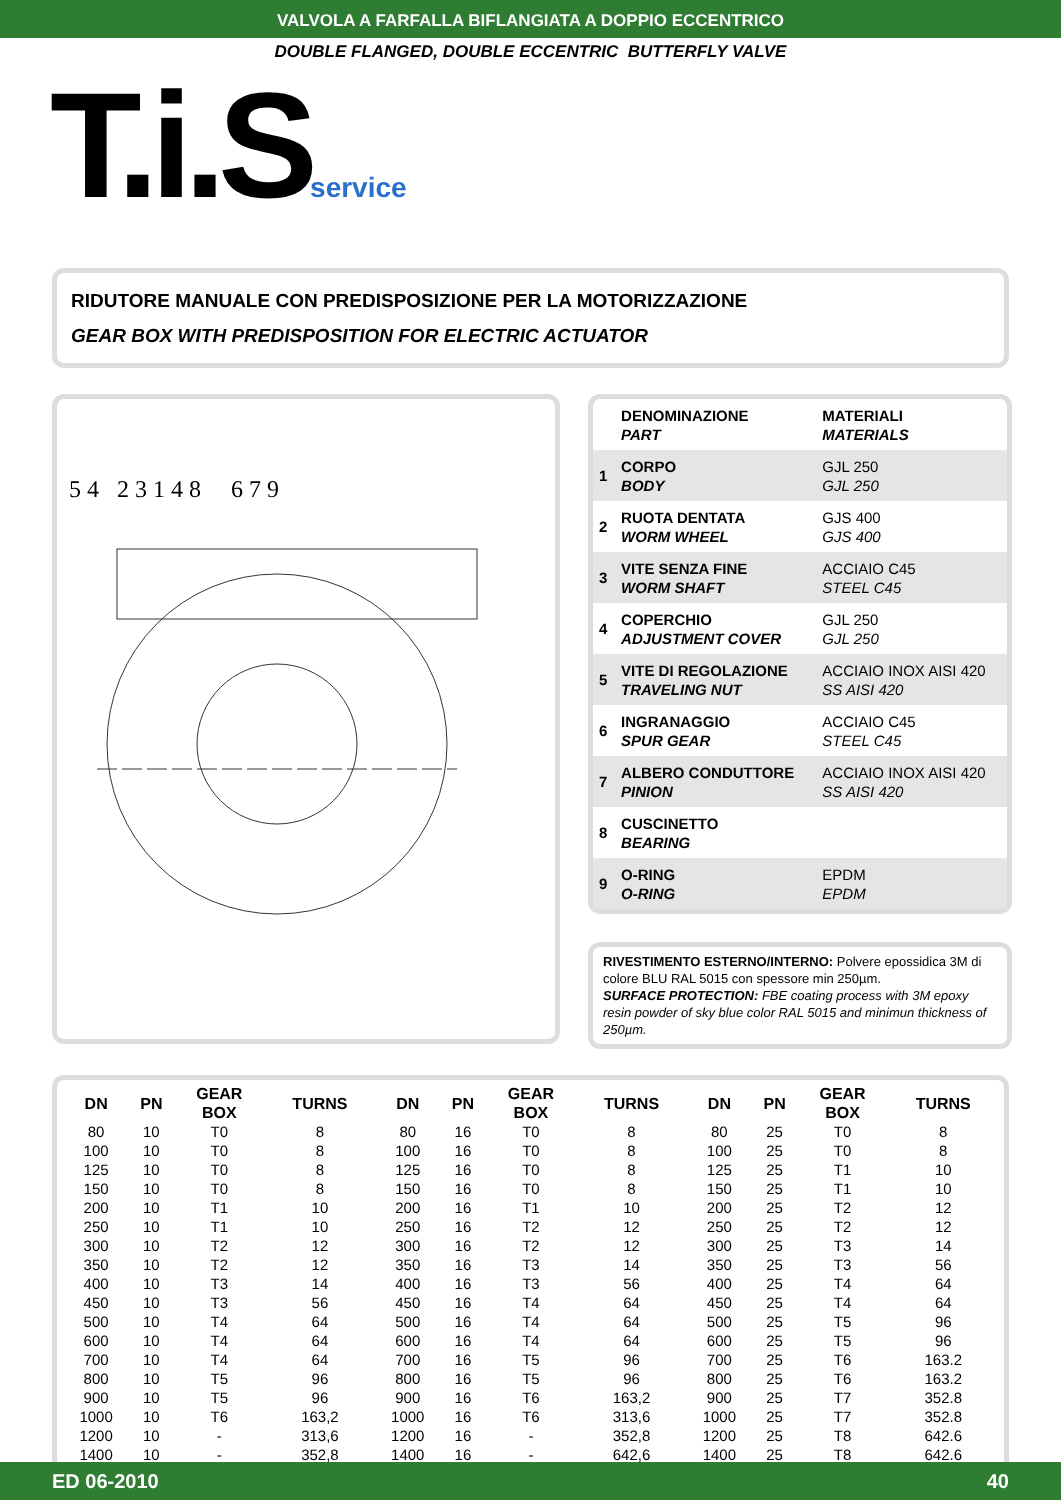VALVOLA A FARFALLA BIFLANGIATA A DOPPIO ECCENTRICO
DOUBLE FLANGED, DOUBLE ECCENTRIC BUTTERFLY VALVE
T.i.Sservice
RIDUTORE MANUALE CON PREDISPOSIZIONE PER LA MOTORIZZAZIONE
GEAR BOX WITH PREDISPOSITION FOR ELECTRIC ACTUATOR
5 4 2 3 1 4 8 6 7 9
| | DENOMINAZIONE PART | MATERIALI MATERIALS |
| 1 | CORPO BODY | GJL 250 GJL 250 |
| 2 | RUOTA DENTATA WORM WHEEL | GJS 400 GJS 400 |
| 3 | VITE SENZA FINE WORM SHAFT | ACCIAIO C45 STEEL C45 |
| 4 | COPERCHIO ADJUSTMENT COVER | GJL 250 GJL 250 |
| 5 | VITE DI REGOLAZIONE TRAVELING NUT | ACCIAIO INOX AISI 420 SS AISI 420 |
| 6 | INGRANAGGIO SPUR GEAR | ACCIAIO C45 STEEL C45 |
| 7 | ALBERO CONDUTTORE PINION | ACCIAIO INOX AISI 420 SS AISI 420 |
| 8 | CUSCINETTO BEARING | |
| 9 | O-RING O-RING | EPDM EPDM |
RIVESTIMENTO ESTERNO/INTERNO: Polvere epossidica 3M di colore BLU RAL 5015 con spessore min 250µm.
SURFACE PROTECTION: FBE coating process with 3M epoxy resin powder of sky blue color RAL 5015 and minimun thickness of 250µm.
| DN | PN | GEAR BOX | TURNS | DN | PN | GEAR BOX | TURNS | DN | PN | GEAR BOX | TURNS |
| --- | --- | --- | --- | --- | --- | --- | --- | --- | --- | --- | --- |
| 80 | 10 | T0 | 8 | 80 | 16 | T0 | 8 | 80 | 25 | T0 | 8 |
| 100 | 10 | T0 | 8 | 100 | 16 | T0 | 8 | 100 | 25 | T0 | 8 |
| 125 | 10 | T0 | 8 | 125 | 16 | T0 | 8 | 125 | 25 | T1 | 10 |
| 150 | 10 | T0 | 8 | 150 | 16 | T0 | 8 | 150 | 25 | T1 | 10 |
| 200 | 10 | T1 | 10 | 200 | 16 | T1 | 10 | 200 | 25 | T2 | 12 |
| 250 | 10 | T1 | 10 | 250 | 16 | T2 | 12 | 250 | 25 | T2 | 12 |
| 300 | 10 | T2 | 12 | 300 | 16 | T2 | 12 | 300 | 25 | T3 | 14 |
| 350 | 10 | T2 | 12 | 350 | 16 | T3 | 14 | 350 | 25 | T3 | 56 |
| 400 | 10 | T3 | 14 | 400 | 16 | T3 | 56 | 400 | 25 | T4 | 64 |
| 450 | 10 | T3 | 56 | 450 | 16 | T4 | 64 | 450 | 25 | T4 | 64 |
| 500 | 10 | T4 | 64 | 500 | 16 | T4 | 64 | 500 | 25 | T5 | 96 |
| 600 | 10 | T4 | 64 | 600 | 16 | T4 | 64 | 600 | 25 | T5 | 96 |
| 700 | 10 | T4 | 64 | 700 | 16 | T5 | 96 | 700 | 25 | T6 | 163.2 |
| 800 | 10 | T5 | 96 | 800 | 16 | T5 | 96 | 800 | 25 | T6 | 163.2 |
| 900 | 10 | T5 | 96 | 900 | 16 | T6 | 163,2 | 900 | 25 | T7 | 352.8 |
| 1000 | 10 | T6 | 163,2 | 1000 | 16 | T6 | 313,6 | 1000 | 25 | T7 | 352.8 |
| 1200 | 10 | - | 313,6 | 1200 | 16 | - | 352,8 | 1200 | 25 | T8 | 642.6 |
| 1400 | 10 | - | 352,8 | 1400 | 16 | - | 642,6 | 1400 | 25 | T8 | 642.6 |
ED 06-2010 40